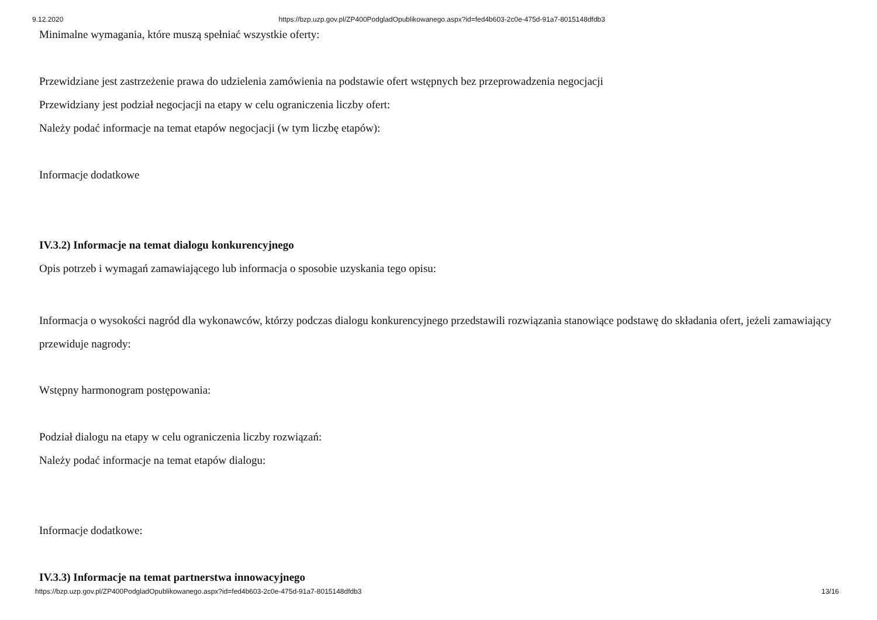9.12.2020 https://bzp.uzp.gov.pl/ZP400PodgladOpublikowanego.aspx?id=fed4b603-2c0e-475d-91a7-8015148dfdb3
Minimalne wymagania, które muszą spełniać wszystkie oferty:
Przewidziane jest zastrzeżenie prawa do udzielenia zamówienia na podstawie ofert wstępnych bez przeprowadzenia negocjacji
Przewidziany jest podział negocjacji na etapy w celu ograniczenia liczby ofert:
Należy podać informacje na temat etapów negocjacji (w tym liczbę etapów):
Informacje dodatkowe
IV.3.2) Informacje na temat dialogu konkurencyjnego
Opis potrzeb i wymagań zamawiającego lub informacja o sposobie uzyskania tego opisu:
Informacja o wysokości nagród dla wykonawców, którzy podczas dialogu konkurencyjnego przedstawili rozwiązania stanowiące podstawę do składania ofert, jeżeli zamawiający przewiduje nagrody:
Wstępny harmonogram postępowania:
Podział dialogu na etapy w celu ograniczenia liczby rozwiązań:
Należy podać informacje na temat etapów dialogu:
Informacje dodatkowe:
IV.3.3) Informacje na temat partnerstwa innowacyjnego
https://bzp.uzp.gov.pl/ZP400PodgladOpublikowanego.aspx?id=fed4b603-2c0e-475d-91a7-8015148dfdb3 13/16